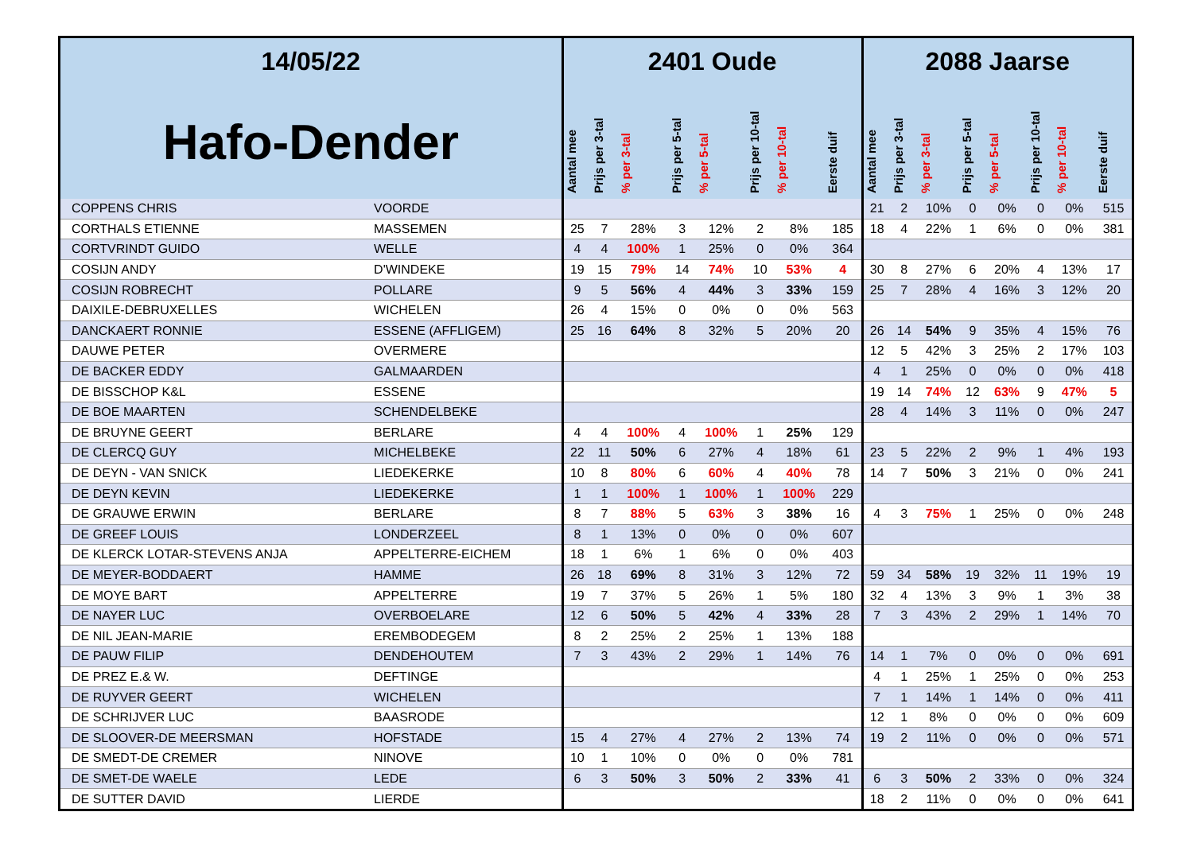| 14/05/22 | | 2401 Oude | | | | | | | | 2088 Jaarse | | | | | | | |
| --- | --- | --- | --- | --- | --- | --- | --- | --- | --- | --- | --- | --- | --- | --- | --- | --- | --- |
| Hafo-Dender | | Aantal mee | Prijs per 3-tal | % per 3-tal | Prijs per 5-tal | % per 5-tal | Prijs per 10-tal | % per 10-tal | Eerste duif | Aantal mee | Prijs per 3-tal | % per 3-tal | Prijs per 5-tal | % per 5-tal | Prijs per 10-tal | % per 10-tal | Eerste duif |
| COPPENS CHRIS | VOORDE | | | | | | | | | 21 | 2 | 10% | 0 | 0% | 0 | 0% | 515 |
| CORTHALS ETIENNE | MASSEMEN | 25 | 7 | 28% | 3 | 12% | 2 | 8% | 185 | 18 | 4 | 22% | 1 | 6% | 0 | 0% | 381 |
| CORTVRINDT GUIDO | WELLE | 4 | 4 | 100% | 1 | 25% | 0 | 0% | 364 | | | | | | | | |
| COSIJN ANDY | D'WINDEKE | 19 | 15 | 79% | 14 | 74% | 10 | 53% | 4 | 30 | 8 | 27% | 6 | 20% | 4 | 13% | 17 |
| COSIJN ROBRECHT | POLLARE | 9 | 5 | 56% | 4 | 44% | 3 | 33% | 159 | 25 | 7 | 28% | 4 | 16% | 3 | 12% | 20 |
| DAIXILE-DEBRUXELLES | WICHELEN | 26 | 4 | 15% | 0 | 0% | 0 | 0% | 563 | | | | | | | | |
| DANCKAERT RONNIE | ESSENE (AFFLIGEM) | 25 | 16 | 64% | 8 | 32% | 5 | 20% | 20 | 26 | 14 | 54% | 9 | 35% | 4 | 15% | 76 |
| DAUWE PETER | OVERMERE | | | | | | | | | 12 | 5 | 42% | 3 | 25% | 2 | 17% | 103 |
| DE BACKER EDDY | GALMAARDEN | | | | | | | | | 4 | 1 | 25% | 0 | 0% | 0 | 0% | 418 |
| DE BISSCHOP K&L | ESSENE | | | | | | | | | 19 | 14 | 74% | 12 | 63% | 9 | 47% | 5 |
| DE BOE MAARTEN | SCHENDELBEKE | | | | | | | | | 28 | 4 | 14% | 3 | 11% | 0 | 0% | 247 |
| DE BRUYNE GEERT | BERLARE | 4 | 4 | 100% | 4 | 100% | 1 | 25% | 129 | | | | | | | | |
| DE CLERCQ GUY | MICHELBEKE | 22 | 11 | 50% | 6 | 27% | 4 | 18% | 61 | 23 | 5 | 22% | 2 | 9% | 1 | 4% | 193 |
| DE DEYN - VAN SNICK | LIEDEKERKE | 10 | 8 | 80% | 6 | 60% | 4 | 40% | 78 | 14 | 7 | 50% | 3 | 21% | 0 | 0% | 241 |
| DE DEYN KEVIN | LIEDEKERKE | 1 | 1 | 100% | 1 | 100% | 1 | 100% | 229 | | | | | | | | |
| DE GRAUWE ERWIN | BERLARE | 8 | 7 | 88% | 5 | 63% | 3 | 38% | 16 | 4 | 3 | 75% | 1 | 25% | 0 | 0% | 248 |
| DE GREEF LOUIS | LONDERZEEL | 8 | 1 | 13% | 0 | 0% | 0 | 0% | 607 | | | | | | | | |
| DE KLERCK LOTAR-STEVENS ANJA | APPELTERRE-EICHEM | 18 | 1 | 6% | 1 | 6% | 0 | 0% | 403 | | | | | | | | |
| DE MEYER-BODDAERT | HAMME | 26 | 18 | 69% | 8 | 31% | 3 | 12% | 72 | 59 | 34 | 58% | 19 | 32% | 11 | 19% | 19 |
| DE MOYE BART | APPELTERRE | 19 | 7 | 37% | 5 | 26% | 1 | 5% | 180 | 32 | 4 | 13% | 3 | 9% | 1 | 3% | 38 |
| DE NAYER LUC | OVERBOELARE | 12 | 6 | 50% | 5 | 42% | 4 | 33% | 28 | 7 | 3 | 43% | 2 | 29% | 1 | 14% | 70 |
| DE NIL JEAN-MARIE | EREMBODEGEM | 8 | 2 | 25% | 2 | 25% | 1 | 13% | 188 | | | | | | | | |
| DE PAUW FILIP | DENDEHOUTEM | 7 | 3 | 43% | 2 | 29% | 1 | 14% | 76 | 14 | 1 | 7% | 0 | 0% | 0 | 0% | 691 |
| DE PREZ E.& W. | DEFTINGE | | | | | | | | | 4 | 1 | 25% | 1 | 25% | 0 | 0% | 253 |
| DE RUYVER GEERT | WICHELEN | | | | | | | | | 7 | 1 | 14% | 1 | 14% | 0 | 0% | 411 |
| DE SCHRIJVER LUC | BAASRODE | | | | | | | | | 12 | 1 | 8% | 0 | 0% | 0 | 0% | 609 |
| DE SLOOVER-DE MEERSMAN | HOFSTADE | 15 | 4 | 27% | 4 | 27% | 2 | 13% | 74 | 19 | 2 | 11% | 0 | 0% | 0 | 0% | 571 |
| DE SMEDT-DE CREMER | NINOVE | 10 | 1 | 10% | 0 | 0% | 0 | 0% | 781 | | | | | | | | |
| DE SMET-DE WAELE | LEDE | 6 | 3 | 50% | 3 | 50% | 2 | 33% | 41 | 6 | 3 | 50% | 2 | 33% | 0 | 0% | 324 |
| DE SUTTER DAVID | LIERDE | | | | | | | | | 18 | 2 | 11% | 0 | 0% | 0 | 0% | 641 |